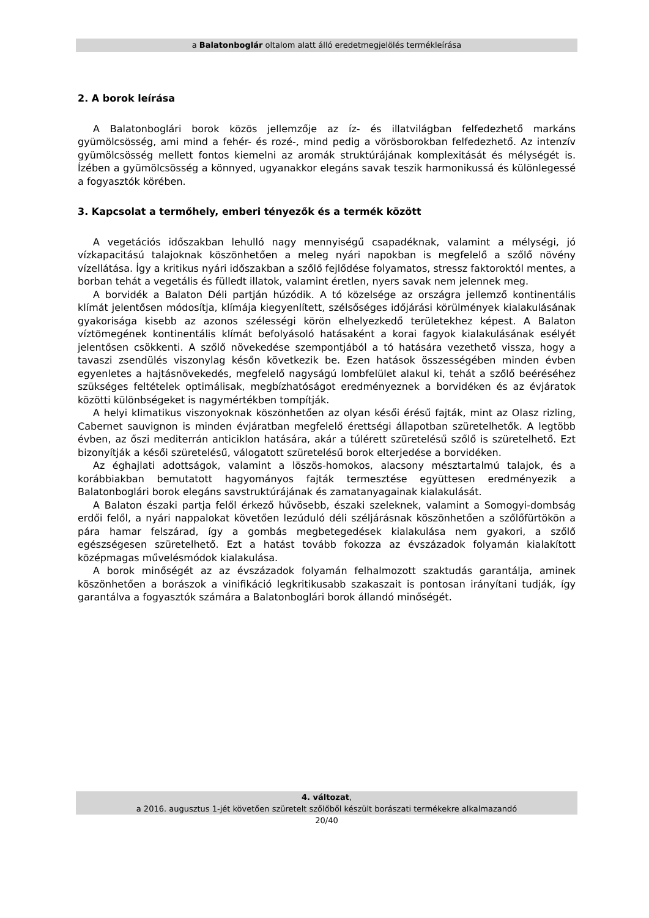a Balatonboglár oltalom alatt álló eredetmegjelölés termékleírása
2. A borok leírása
A Balatonboglári borok közös jellemzője az íz- és illatvilágban felfedezhető markáns gyümölcsösség, ami mind a fehér- és rozé-, mind pedig a vörösborokban felfedezhető. Az intenzív gyümölcsösség mellett fontos kiemelni az aromák struktúrájának komplexitását és mélységét is. Ízében a gyümölcsösség a könnyed, ugyanakkor elegáns savak teszik harmonikussá és különlegessé a fogyasztók körében.
3. Kapcsolat a termőhely, emberi tényezők és a termék között
A vegetációs időszakban lehulló nagy mennyiségű csapadéknak, valamint a mélységi, jó vízkapacitású talajoknak köszönhetően a meleg nyári napokban is megfelelő a szőlő növény vízellátása. Így a kritikus nyári időszakban a szőlő fejlődése folyamatos, stressz faktoroktól mentes, a borban tehát a vegetális és fülledt illatok, valamint éretlen, nyers savak nem jelennek meg.
A borvidék a Balaton Déli partján húzódik. A tó közelsége az országra jellemző kontinentális klímát jelentősen módosítja, klímája kiegyenlített, szélsőséges időjárási körülmények kialakulásának gyakorisága kisebb az azonos szélességi körön elhelyezkedő területekhez képest. A Balaton víztömegének kontinentális klímát befolyásoló hatásaként a korai fagyok kialakulásának esélyét jelentősen csökkenti. A szőlő növekedése szempontjából a tó hatására vezethető vissza, hogy a tavaszi zsendülés viszonylag későn következik be. Ezen hatások összességében minden évben egyenletes a hajtásnövekedés, megfelelő nagyságú lombfelület alakul ki, tehát a szőlő beéréséhez szükséges feltételek optimálisak, megbízhatóságot eredményeznek a borvidéken és az évjáratok közötti különbségeket is nagymértékben tompítják.
A helyi klimatikus viszonyoknak köszönhetően az olyan késői érésű fajták, mint az Olasz rizling, Cabernet sauvignon is minden évjáratban megfelelő érettségi állapotban szüretelhetők. A legtöbb évben, az őszi mediterrán anticiklon hatására, akár a túlérett szüretelésű szőlő is szüretelhető. Ezt bizonyítják a késői szüretelésű, válogatott szüretelésű borok elterjedése a borvidéken.
Az éghajlati adottságok, valamint a löszös-homokos, alacsony mésztartalmú talajok, és a korábbiakban bemutatott hagyományos fajták termesztése együttesen eredményezik a Balatonboglári borok elegáns savstruktúrájának és zamatanyagainak kialakulását.
A Balaton északi partja felől érkező hűvösebb, északi szeleknek, valamint a Somogyi-dombság erdői felől, a nyári nappalokat követően lezúduló déli széljárásnak köszönhetően a szőlőfürtökön a pára hamar felszárad, így a gombás megbetegedések kialakulása nem gyakori, a szőlő egészségesen szüretelhető. Ezt a hatást tovább fokozza az évszázadok folyamán kialakított középmagas művelésmódok kialakulása.
A borok minőségét az az évszázadok folyamán felhalmozott szaktudás garantálja, aminek köszönhetően a borászok a vinifikáció legkritikusabb szakaszait is pontosan irányítani tudják, így garantálva a fogyasztók számára a Balatonboglári borok állandó minőségét.
4. változat,
a 2016. augusztus 1-jét követően szüretelt szőlőből készült borászati termékekre alkalmazandó
20/40